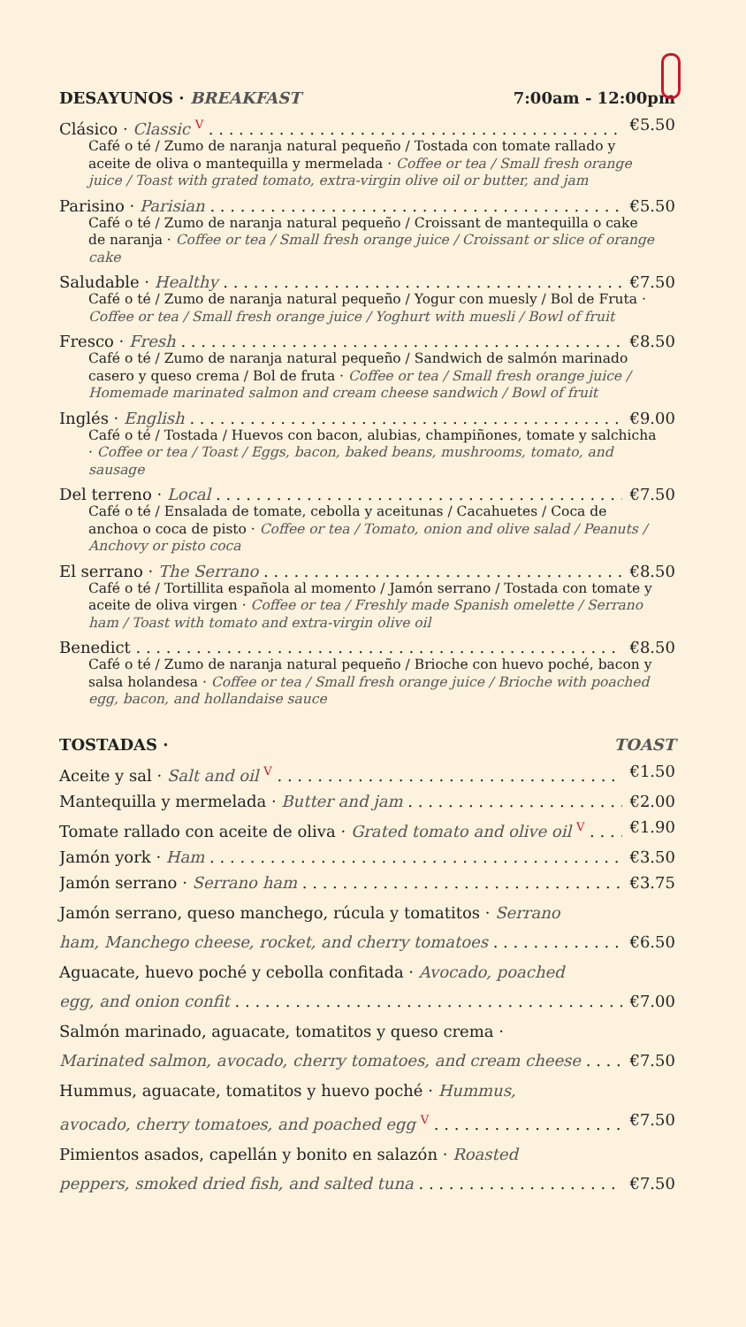DESAYUNOS · BREAKFAST 7:00am - 12:00pm
Clásico · Classic V €5.50
Café o té / Zumo de naranja natural pequeño / Tostada con tomate rallado y aceite de oliva o mantequilla y mermelada · Coffee or tea / Small fresh orange juice / Toast with grated tomato, extra-virgin olive oil or butter, and jam
Parisino · Parisian €5.50
Café o té / Zumo de naranja natural pequeño / Croissant de mantequilla o cake de naranja · Coffee or tea / Small fresh orange juice / Croissant or slice of orange cake
Saludable · Healthy €7.50
Café o té / Zumo de naranja natural pequeño / Yogur con muesly / Bol de Fruta · Coffee or tea / Small fresh orange juice / Yoghurt with muesli / Bowl of fruit
Fresco · Fresh €8.50
Café o té / Zumo de naranja natural pequeño / Sandwich de salmón marinado casero y queso crema / Bol de fruta · Coffee or tea / Small fresh orange juice / Homemade marinated salmon and cream cheese sandwich / Bowl of fruit
Inglés · English €9.00
Café o té / Tostada / Huevos con bacon, alubias, champiñones, tomate y salchicha · Coffee or tea / Toast / Eggs, bacon, baked beans, mushrooms, tomato, and sausage
Del terreno · Local €7.50
Café o té / Ensalada de tomate, cebolla y aceitunas / Cacahuetes / Coca de anchoa o coca de pisto · Coffee or tea / Tomato, onion and olive salad / Peanuts / Anchovy or pisto coca
El serrano · The Serrano €8.50
Café o té / Tortillita española al momento / Jamón serrano / Tostada con tomate y aceite de oliva virgen · Coffee or tea / Freshly made Spanish omelette / Serrano ham / Toast with tomato and extra-virgin olive oil
Benedict €8.50
Café o té / Zumo de naranja natural pequeño / Brioche con huevo poché, bacon y salsa holandesa · Coffee or tea / Small fresh orange juice / Brioche with poached egg, bacon, and hollandaise sauce
TOSTADAS · TOAST
Aceite y sal · Salt and oil V €1.50
Mantequilla y mermelada · Butter and jam €2.00
Tomate rallado con aceite de oliva · Grated tomato and olive oil V €1.90
Jamón york · Ham €3.50
Jamón serrano · Serrano ham €3.75
Jamón serrano, queso manchego, rúcula y tomatitos · Serrano
ham, Manchego cheese, rocket, and cherry tomatoes €6.50
Aguacate, huevo poché y cebolla confitada · Avocado, poached
egg, and onion confit €7.00
Salmón marinado, aguacate, tomatitos y queso crema ·
Marinated salmon, avocado, cherry tomatoes, and cream cheese €7.50
Hummus, aguacate, tomatitos y huevo poché · Hummus,
avocado, cherry tomatoes, and poached egg V €7.50
Pimientos asados, capellán y bonito en salazón · Roasted
peppers, smoked dried fish, and salted tuna €7.50